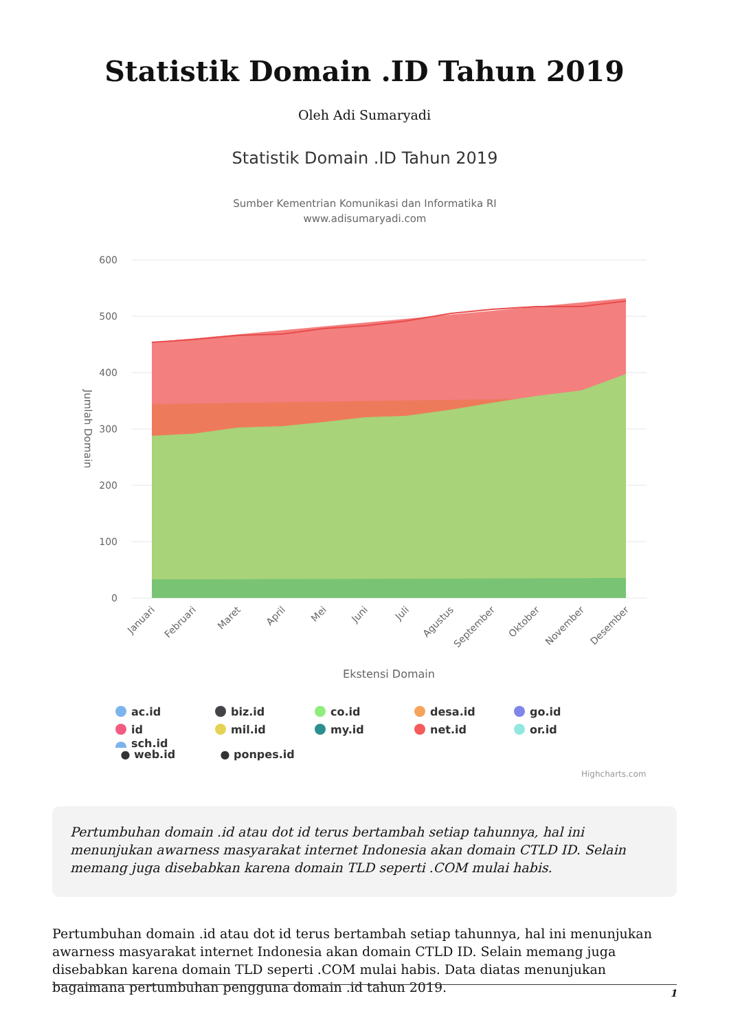Statistik Domain .ID Tahun 2019
Oleh Adi Sumaryadi
Statistik Domain .ID Tahun 2019
Sumber Kementrian Komunikasi dan Informatika RI
www.adisumaryadi.com
600
500
400
300
200
100
0
Jumlah Domain
Januari
Februari
Maret
April
Mei
Juni
Juli
Agustus
September
Oktober
November
Desember
Ekstensi Domain
ac.id
biz.id
co.id
desa.id
go.id
id
mil.id
my.id
net.id
or.id
sch.id
● web.id ● ponpes.id
Highcharts.com
Pertumbuhan domain .id atau dot id terus bertambah setiap tahunnya, hal ini menunjukan awarness masyarakat internet Indonesia akan domain CTLD ID. Selain memang juga disebabkan karena domain TLD seperti .COM mulai habis.
Pertumbuhan domain .id atau dot id terus bertambah setiap tahunnya, hal ini menunjukan awarness masyarakat internet Indonesia akan domain CTLD ID. Selain memang juga disebabkan karena domain TLD seperti .COM mulai habis. Data diatas menunjukan bagaimana pertumbuhan pengguna domain .id tahun 2019.
1